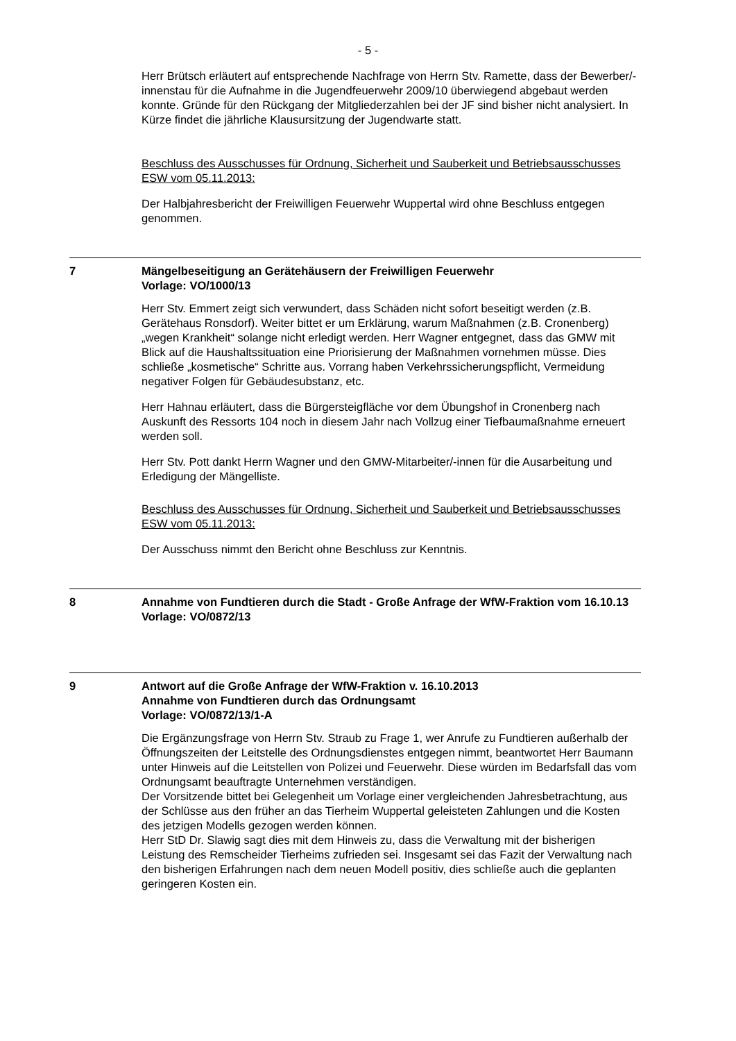- 5 -
Herr Brütsch erläutert auf entsprechende Nachfrage von Herrn Stv. Ramette, dass der Bewerber/-innenstau für die Aufnahme in die Jugendfeuerwehr 2009/10 überwiegend abgebaut werden konnte. Gründe für den Rückgang der Mitgliederzahlen bei der JF sind bisher nicht analysiert. In Kürze findet die jährliche Klausursitzung der Jugendwarte statt.
Beschluss des Ausschusses für Ordnung, Sicherheit und Sauberkeit und Betriebsausschusses ESW vom 05.11.2013:
Der Halbjahresbericht der Freiwilligen Feuerwehr Wuppertal wird ohne Beschluss entgegen genommen.
7 Mängelbeseitigung an Gerätehäusern der Freiwilligen Feuerwehr
Vorlage: VO/1000/13
Herr Stv. Emmert zeigt sich verwundert, dass Schäden nicht sofort beseitigt werden (z.B. Gerätehaus Ronsdorf). Weiter bittet er um Erklärung, warum Maßnahmen (z.B. Cronenberg) „wegen Krankheit“ solange nicht erledigt werden. Herr Wagner entgegnet, dass das GMW mit Blick auf die Haushaltssituation eine Priorisierung der Maßnahmen vornehmen müsse. Dies schließe „kosmetische“ Schritte aus. Vorrang haben Verkehrssicherungspflicht, Vermeidung negativer Folgen für Gebäudesubstanz, etc.
Herr Hahnau erläutert, dass die Bürgersteigfläche vor dem Übungshof in Cronenberg nach Auskunft des Ressorts 104 noch in diesem Jahr nach Vollzug einer Tiefbaumaßnahme erneuert werden soll.
Herr Stv. Pott dankt Herrn Wagner und den GMW-Mitarbeiter/-innen für die Ausarbeitung und Erledigung der Mängelliste.
Beschluss des Ausschusses für Ordnung, Sicherheit und Sauberkeit und Betriebsausschusses ESW vom 05.11.2013:
Der Ausschuss nimmt den Bericht ohne Beschluss zur Kenntnis.
8 Annahme von Fundtieren durch die Stadt - Große Anfrage der WfW-Fraktion vom 16.10.13
Vorlage: VO/0872/13
9 Antwort auf die Große Anfrage der WfW-Fraktion v. 16.10.2013
Annahme von Fundtieren durch das Ordnungsamt
Vorlage: VO/0872/13/1-A
Die Ergänzungsfrage von Herrn Stv. Straub zu Frage 1, wer Anrufe zu Fundtieren außerhalb der Öffnungszeiten der Leitstelle des Ordnungsdienstes entgegen nimmt, beantwortet Herr Baumann unter Hinweis auf die Leitstellen von Polizei und Feuerwehr. Diese würden im Bedarfsfall das vom Ordnungsamt beauftragte Unternehmen verständigen.
Der Vorsitzende bittet bei Gelegenheit um Vorlage einer vergleichenden Jahresbetrachtung, aus der Schlüsse aus den früher an das Tierheim Wuppertal geleisteten Zahlungen und die Kosten des jetzigen Modells gezogen werden können.
Herr StD Dr. Slawig sagt dies mit dem Hinweis zu, dass die Verwaltung mit der bisherigen Leistung des Remscheider Tierheims zufrieden sei. Insgesamt sei das Fazit der Verwaltung nach den bisherigen Erfahrungen nach dem neuen Modell positiv, dies schließe auch die geplanten geringeren Kosten ein.